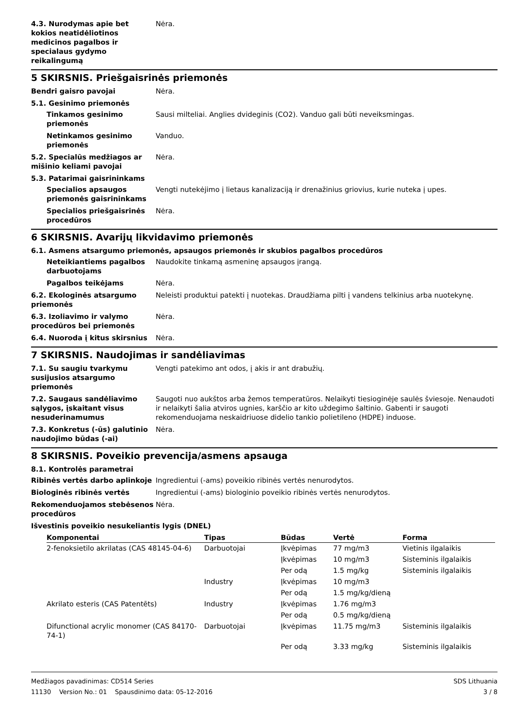4.3. Nurodymas apie bet kokios neatidėliotinos medicinos pagalbos ir specialaus gydymo reikalingumą
Nėra.
5 SKIRSNIS. Priešgaisrinės priemonės
Bendri gaisro pavojai Nėra.
5.1. Gesinimo priemonės
Tinkamos gesinimo priemonės
Sausi milteliai. Anglies dvideginis (CO2). Vanduo gali būti neveiksmingas.
Netinkamos gesinimo priemonės
Vanduo.
5.2. Specialūs medžiagos ar mišinio keliami pavojai
Nėra.
5.3. Patarimai gaisrininkams
Specialios apsaugos priemonės gaisrininkams
Vengti nutekėjimo į lietaus kanalizaciją ir drenažinius griovius, kurie nuteka į upes.
Specialios priešgaisrinės procedūros
Nėra.
6 SKIRSNIS. Avarijų likvidavimo priemonės
6.1. Asmens atsargumo priemonės, apsaugos priemonės ir skubios pagalbos procedūros
Neteikiantiems pagalbos darbuotojams
Naudokite tinkamą asmeninę apsaugos įrangą.
Pagalbos teikėjams Nėra.
6.2. Ekologinės atsargumo priemonės
Neleisti produktui patekti į nuotekas. Draudžiama pilti į vandens telkinius arba nuotekynę.
6.3. Izoliavimo ir valymo procedūros bei priemonės
Nėra.
6.4. Nuoroda į kitus skirsnius
Nėra.
7 SKIRSNIS. Naudojimas ir sandėliavimas
7.1. Su saugiu tvarkymu susijusios atsargumo priemonės
Vengti patekimo ant odos, į akis ir ant drabužių.
7.2. Saugaus sandėliavimo sąlygos, įskaitant visus nesuderinamumus
Saugoti nuo aukštos arba žemos temperatūros. Nelaikyti tiesioginėje saulės šviesoje. Nenaudoti ir nelaikyti šalia atviros ugnies, karščio ar kito uždegimo šaltinio. Gabenti ir saugoti rekomenduojama neskaidriuose didelio tankio polietileno (HDPE) induose.
7.3. Konkretus (-ūs) galutinio naudojimo būdas (-ai)
Nėra.
8 SKIRSNIS. Poveikio prevencija/asmens apsauga
8.1. Kontrolės parametrai
Ribinės vertės darbo aplinkoje
Ingredientui (-ams) poveikio ribinės vertės nenurodytos.
Biologinės ribinės vertės Ingredientui (-ams) biologinio poveikio ribinės vertės nenurodytos.
Rekomenduojamos stebėsenos procedūros
Nėra.
Išvestinis poveikio nesukeliantis lygis (DNEL)
| Komponentai | Tipas | Būdas | Vertė | Forma |
| --- | --- | --- | --- | --- |
| 2-fenoksietilo akrilatas (CAS 48145-04-6) | Darbuotojai | Įkvėpimas | 77 mg/m3 | Vietinis ilgalaikis |
| | | Įkvėpimas | 10 mg/m3 | Sisteminis ilgalaikis |
| | | Per odą | 1.5 mg/kg | Sisteminis ilgalaikis |
| | Industry | Įkvėpimas | 10 mg/m3 | |
| | | Per odą | 1.5 mg/kg/dieną | |
| Akrilato esteris (CAS Patentēts) | Industry | Įkvėpimas | 1.76 mg/m3 | |
| | | Per odą | 0.5 mg/kg/dieną | |
| Difunctional acrylic monomer (CAS 84170-74-1) | Darbuotojai | Įkvėpimas | 11.75 mg/m3 | Sisteminis ilgalaikis |
| | | Per odą | 3.33 mg/kg | Sisteminis ilgalaikis |
Medžiagos pavadinimas: CD514 Series SDS Lithuania
11130 Version No.: 01 Spausdinimo data: 05-12-2016 3 / 8